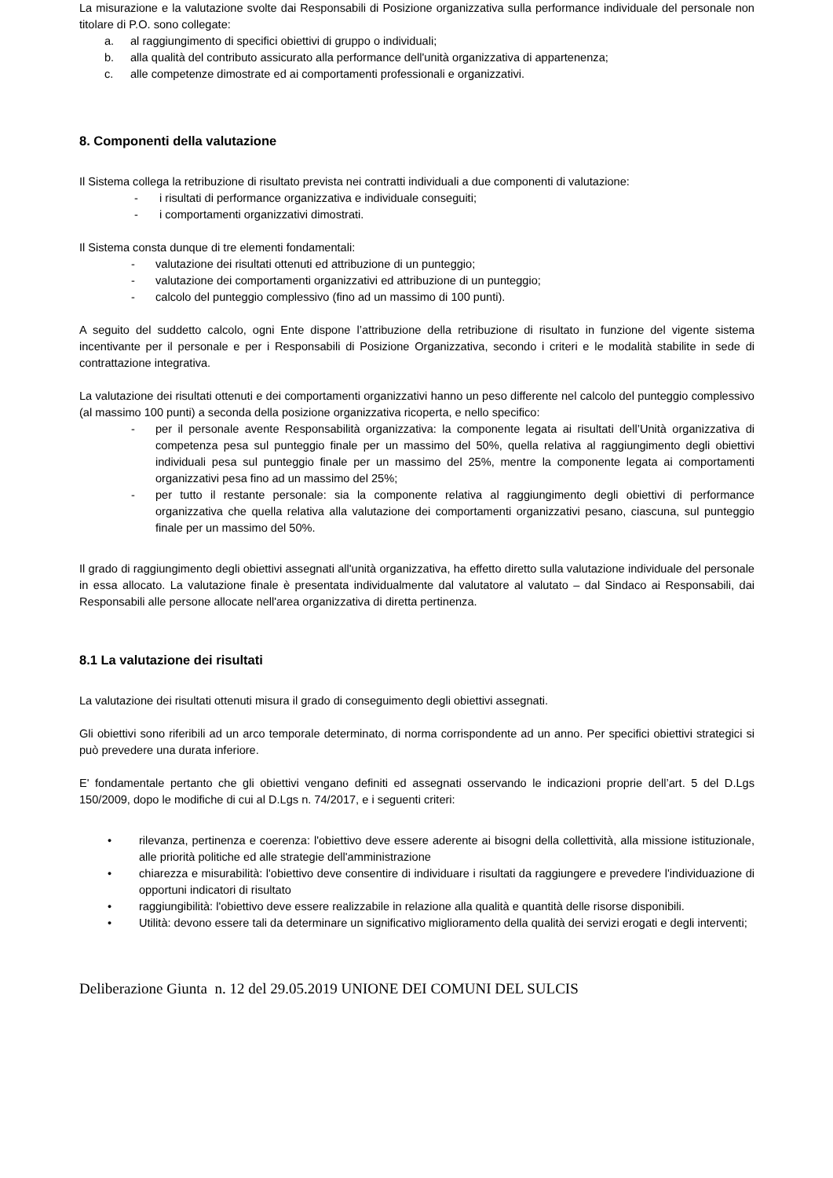La misurazione e la valutazione svolte dai Responsabili di Posizione organizzativa sulla performance individuale del personale non titolare di P.O. sono collegate:
a. al raggiungimento di specifici obiettivi di gruppo o individuali;
b. alla qualità del contributo assicurato alla performance dell'unità organizzativa di appartenenza;
c. alle competenze dimostrate ed ai comportamenti professionali e organizzativi.
8. Componenti della valutazione
Il Sistema collega la retribuzione di risultato prevista nei contratti individuali a due componenti di valutazione:
- i risultati di performance organizzativa e individuale conseguiti;
- i comportamenti organizzativi dimostrati.
Il Sistema consta dunque di tre elementi fondamentali:
- valutazione dei risultati ottenuti ed attribuzione di un punteggio;
- valutazione dei comportamenti organizzativi ed attribuzione di un punteggio;
- calcolo del punteggio complessivo (fino ad un massimo di 100 punti).
A seguito del suddetto calcolo, ogni Ente dispone l’attribuzione della retribuzione di risultato in funzione del vigente sistema incentivante per il personale e per i Responsabili di Posizione Organizzativa, secondo i criteri e le modalità stabilite in sede di contrattazione integrativa.
La valutazione dei risultati ottenuti e dei comportamenti organizzativi hanno un peso differente nel calcolo del punteggio complessivo (al massimo 100 punti) a seconda della posizione organizzativa ricoperta, e nello specifico:
- per il personale avente Responsabilità organizzativa: la componente legata ai risultati dell’Unità organizzativa di competenza pesa sul punteggio finale per un massimo del 50%, quella relativa al raggiungimento degli obiettivi individuali pesa sul punteggio finale per un massimo del 25%, mentre la componente legata ai comportamenti organizzativi pesa fino ad un massimo del 25%;
- per tutto il restante personale: sia la componente relativa al raggiungimento degli obiettivi di performance organizzativa che quella relativa alla valutazione dei comportamenti organizzativi pesano, ciascuna, sul punteggio finale per un massimo del 50%.
Il grado di raggiungimento degli obiettivi assegnati all'unità organizzativa, ha effetto diretto sulla valutazione individuale del personale in essa allocato. La valutazione finale è presentata individualmente dal valutatore al valutato – dal Sindaco ai Responsabili, dai Responsabili alle persone allocate nell'area organizzativa di diretta pertinenza.
8.1 La valutazione dei risultati
La valutazione dei risultati ottenuti misura il grado di conseguimento degli obiettivi assegnati.
Gli obiettivi sono riferibili ad un arco temporale determinato, di norma corrispondente ad un anno. Per specifici obiettivi strategici si può prevedere una durata inferiore.
E' fondamentale pertanto che gli obiettivi vengano definiti ed assegnati osservando le indicazioni proprie dell’art. 5 del D.Lgs 150/2009, dopo le modifiche di cui al D.Lgs n. 74/2017, e i seguenti criteri:
• rilevanza, pertinenza e coerenza: l'obiettivo deve essere aderente ai bisogni della collettività, alla missione istituzionale, alle priorità politiche ed alle strategie dell'amministrazione
• chiarezza e misurabilità: l'obiettivo deve consentire di individuare i risultati da raggiungere e prevedere l'individuazione di opportuni indicatori di risultato
• raggiungibilità: l'obiettivo deve essere realizzabile in relazione alla qualità e quantità delle risorse disponibili.
• Utilità: devono essere tali da determinare un significativo miglioramento della qualità dei servizi erogati e degli interventi;
Deliberazione Giunta n. 12 del 29.05.2019 UNIONE DEI COMUNI DEL SULCIS